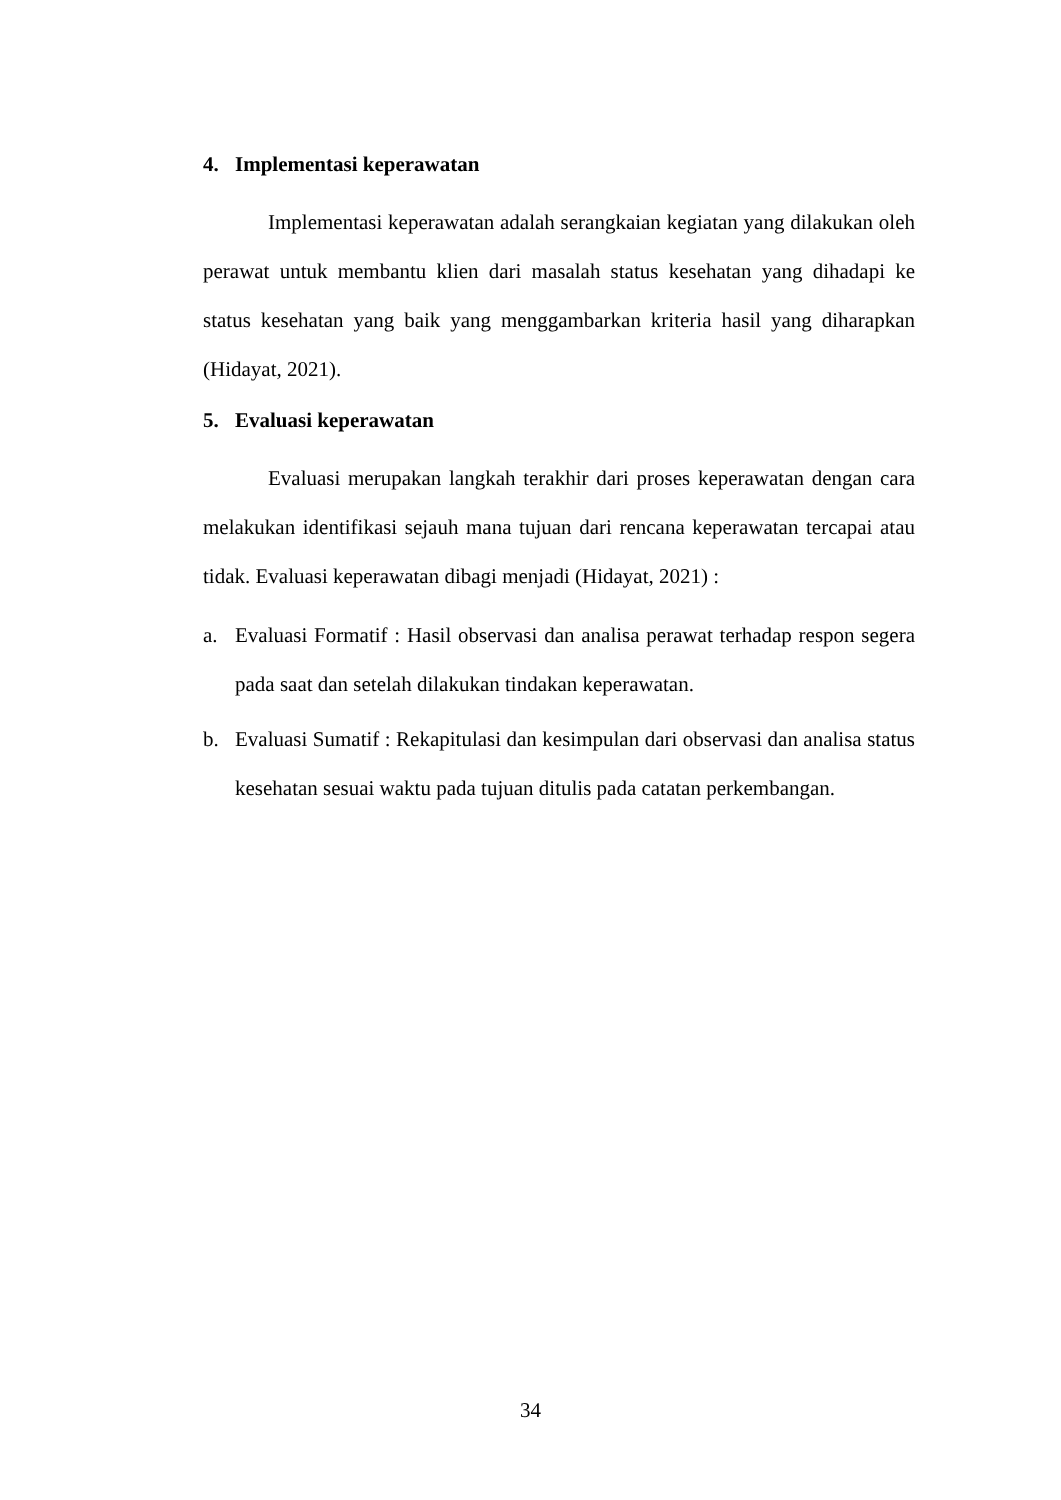4. Implementasi keperawatan
Implementasi keperawatan adalah serangkaian kegiatan yang dilakukan oleh perawat untuk membantu klien dari masalah status kesehatan yang dihadapi ke status kesehatan yang baik yang menggambarkan kriteria hasil yang diharapkan (Hidayat, 2021).
5. Evaluasi keperawatan
Evaluasi merupakan langkah terakhir dari proses keperawatan dengan cara melakukan identifikasi sejauh mana tujuan dari rencana keperawatan tercapai atau tidak. Evaluasi keperawatan dibagi menjadi (Hidayat, 2021) :
a. Evaluasi Formatif : Hasil observasi dan analisa perawat terhadap respon segera pada saat dan setelah dilakukan tindakan keperawatan.
b. Evaluasi Sumatif : Rekapitulasi dan kesimpulan dari observasi dan analisa status kesehatan sesuai waktu pada tujuan ditulis pada catatan perkembangan.
34